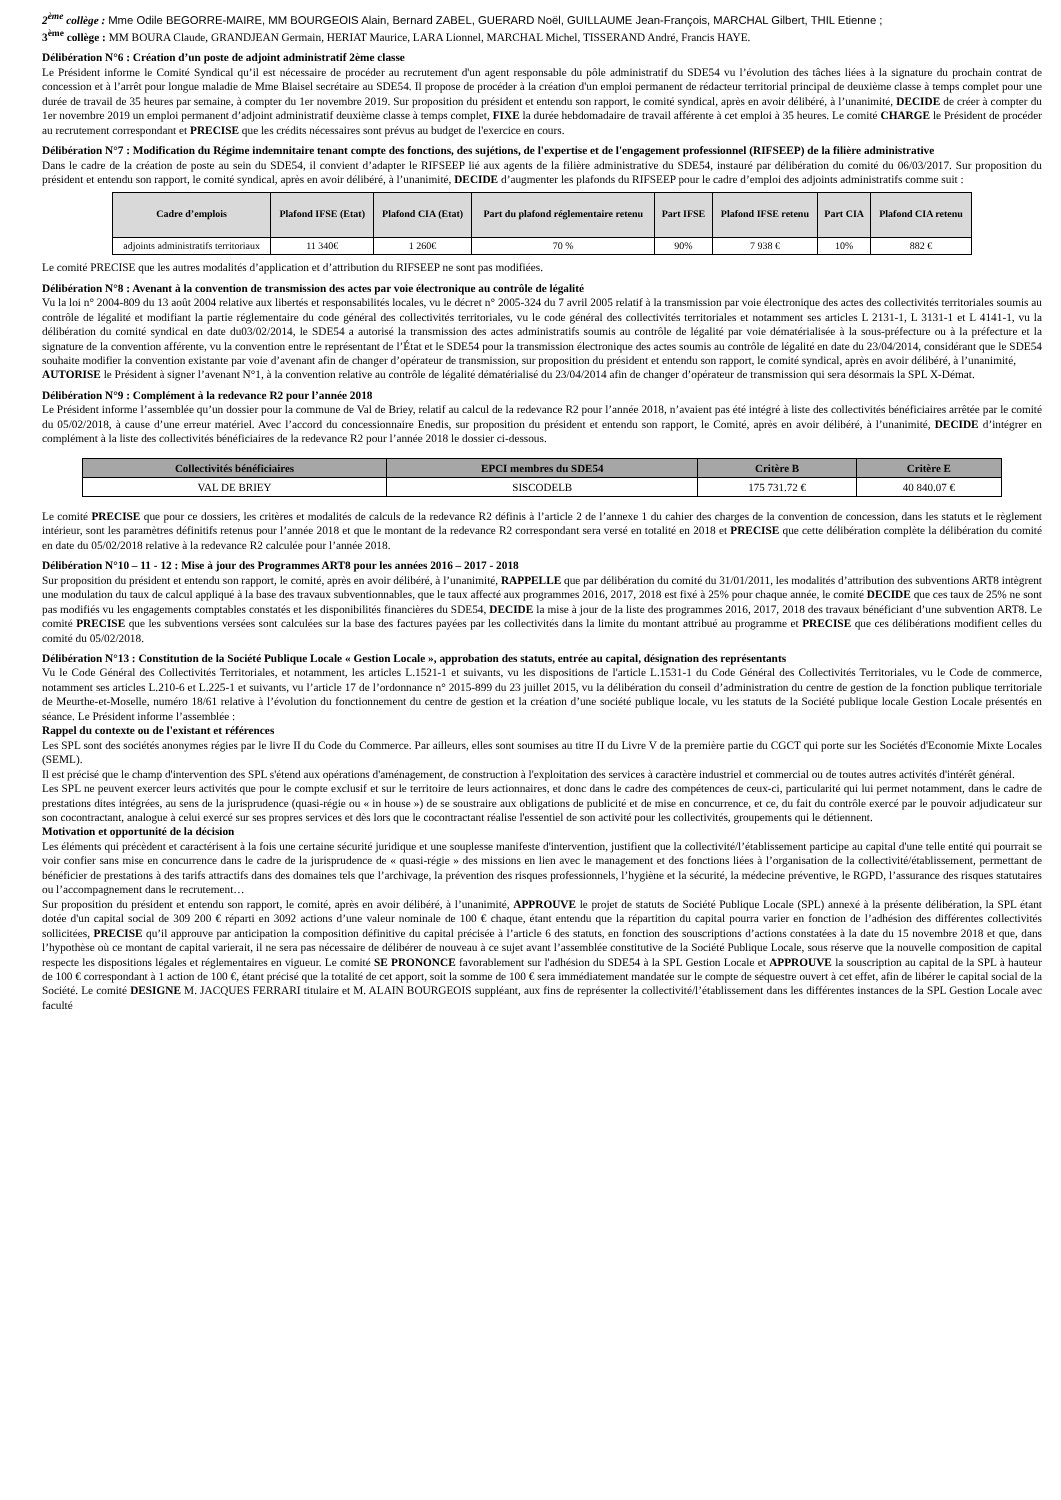2<sup>ème</sup> collège : Mme Odile BEGORRE-MAIRE, MM BOURGEOIS Alain, Bernard ZABEL, GUERARD Noël, GUILLAUME Jean-François, MARCHAL Gilbert, THIL Etienne ;
3<sup>ème</sup> collège : MM BOURA Claude, GRANDJEAN Germain, HERIAT Maurice, LARA Lionnel, MARCHAL Michel, TISSERAND André, Francis HAYE.
Délibération N°6 : Création d’un poste de adjoint administratif 2ème classe
Le Président informe le Comité Syndical qu’il est nécessaire de procéder au recrutement d'un agent responsable du pôle administratif du SDE54 vu l’évolution des tâches liées à la signature du prochain contrat de concession et à l’arrêt pour longue maladie de Mme Blaisel secrétaire au SDE54. Il propose de procéder à la création d'un emploi permanent de rédacteur territorial principal de deuxième classe à temps complet pour une durée de travail de 35 heures par semaine, à compter du 1er novembre 2019. Sur proposition du président et entendu son rapport, le comité syndical, après en avoir délibéré, à l’unanimité, DECIDE de créer à compter du 1er novembre 2019 un emploi permanent d’adjoint administratif deuxième classe à temps complet, FIXE la durée hebdomadaire de travail afférente à cet emploi à 35 heures. Le comité CHARGE le Président de procéder au recrutement correspondant et PRECISE que les crédits nécessaires sont prévus au budget de l'exercice en cours.
Délibération N°7 : Modification du Régime indemnitaire tenant compte des fonctions, des sujétions, de l'expertise et de l'engagement professionnel (RIFSEEP) de la filière administrative
Dans le cadre de la création de poste au sein du SDE54, il convient d’adapter le RIFSEEP lié aux agents de la filière administrative du SDE54, instauré par délibération du comité du 06/03/2017. Sur proposition du président et entendu son rapport, le comité syndical, après en avoir délibéré, à l’unanimité, DECIDE d’augmenter les plafonds du RIFSEEP pour le cadre d’emploi des adjoints administratifs comme suit :
| Cadre d’emplois | Plafond IFSE (Etat) | Plafond CIA (Etat) | Part du plafond réglementaire retenu | Part IFSE | Plafond IFSE retenu | Part CIA | Plafond CIA retenu |
| --- | --- | --- | --- | --- | --- | --- | --- |
| adjoints administratifs territoriaux | 11 340€ | 1 260€ | 70 % | 90% | 7 938 € | 10% | 882 € |
Le comité PRECISE que les autres modalités d’application et d’attribution du RIFSEEP ne sont pas modifiées.
Délibération N°8 : Avenant à la convention de transmission des actes par voie électronique au contrôle de légalité
Vu la loi n° 2004-809 du 13 août 2004 relative aux libertés et responsabilités locales, vu le décret n° 2005-324 du 7 avril 2005 relatif à la transmission par voie électronique des actes des collectivités territoriales soumis au contrôle de légalité et modifiant la partie réglementaire du code général des collectivités territoriales, vu le code général des collectivités territoriales et notamment ses articles L 2131-1, L 3131-1 et L 4141-1, vu la délibération du comité syndical en date du03/02/2014, le SDE54 a autorisé la transmission des actes administratifs soumis au contrôle de légalité par voie dématérialisée à la sous-préfecture ou à la préfecture et la signature de la convention afférente, vu la convention entre le représentant de l’État et le SDE54 pour la transmission électronique des actes soumis au contrôle de légalité en date du 23/04/2014, considérant que le SDE54 souhaite modifier la convention existante par voie d’avenant afin de changer d’opérateur de transmission, sur proposition du président et entendu son rapport, le comité syndical, après en avoir délibéré, à l’unanimité,
AUTORISE le Président à signer l’avenant N°1, à la convention relative au contrôle de légalité dématérialisé du 23/04/2014 afin de changer d’opérateur de transmission qui sera désormais la SPL X-Démat.
Délibération N°9 : Complément à la redevance R2 pour l’année 2018
Le Président informe l’assemblée qu’un dossier pour la commune de Val de Briey, relatif au calcul de la redevance R2 pour l’année 2018, n’avaient pas été intégré à liste des collectivités bénéficiaires arrêtée par le comité du 05/02/2018, à cause d’une erreur matériel. Avec l’accord du concessionnaire Enedis, sur proposition du président et entendu son rapport, le Comité, après en avoir délibéré, à l’unanimité, DECIDE d’intégrer en complément à la liste des collectivités bénéficiaires de la redevance R2 pour l’année 2018 le dossier ci-dessous.
| Collectivités bénéficiaires | EPCI membres du SDE54 | Critère B | Critère E |
| --- | --- | --- | --- |
| VAL DE BRIEY | SISCODELB | 175 731.72 € | 40 840.07 € |
Le comité PRECISE que pour ce dossiers, les critères et modalités de calculs de la redevance R2 définis à l’article 2 de l’annexe 1 du cahier des charges de la convention de concession, dans les statuts et le règlement intérieur, sont les paramètres définitifs retenus pour l’année 2018 et que le montant de la redevance R2 correspondant sera versé en totalité en 2018 et PRECISE que cette délibération complète la délibération du comité en date du 05/02/2018 relative à la redevance R2 calculée pour l’année 2018.
Délibération N°10 – 11 - 12 : Mise à jour des Programmes ART8 pour les années 2016 – 2017 - 2018
Sur proposition du président et entendu son rapport, le comité, après en avoir délibéré, à l’unanimité, RAPPELLE que par délibération du comité du 31/01/2011, les modalités d’attribution des subventions ART8 intègrent une modulation du taux de calcul appliqué à la base des travaux subventionnables, que le taux affecté aux programmes 2016, 2017, 2018 est fixé à 25% pour chaque année, le comité DECIDE que ces taux de 25% ne sont pas modifiés vu les engagements comptables constatés et les disponibilités financières du SDE54, DECIDE la mise à jour de la liste des programmes 2016, 2017, 2018 des travaux bénéficiant d’une subvention ART8. Le comité PRECISE que les subventions versées sont calculées sur la base des factures payées par les collectivités dans la limite du montant attribué au programme et PRECISE que ces délibérations modifient celles du comité du 05/02/2018.
Délibération N°13 : Constitution de la Société Publique Locale « Gestion Locale », approbation des statuts, entrée au capital, désignation des représentants
Vu le Code Général des Collectivités Territoriales, et notamment, les articles L.1521-1 et suivants, vu les dispositions de l'article L.1531-1 du Code Général des Collectivités Territoriales, vu le Code de commerce, notamment ses articles L.210-6 et L.225-1 et suivants, vu l’article 17 de l’ordonnance n° 2015-899 du 23 juillet 2015, vu la délibération du conseil d’administration du centre de gestion de la fonction publique territoriale de Meurthe-et-Moselle, numéro 18/61 relative à l’évolution du fonctionnement du centre de gestion et la création d’une société publique locale, vu les statuts de la Société publique locale Gestion Locale présentés en séance. Le Président informe l’assemblée :
Rappel du contexte ou de l'existant et références
Les SPL sont des sociétés anonymes régies par le livre II du Code du Commerce. Par ailleurs, elles sont soumises au titre II du Livre V de la première partie du CGCT qui porte sur les Sociétés d'Economie Mixte Locales (SEML).
Il est précisé que le champ d'intervention des SPL s'étend aux opérations d'aménagement, de construction à l'exploitation des services à caractère industriel et commercial ou de toutes autres activités d'intérêt général.
Les SPL ne peuvent exercer leurs activités que pour le compte exclusif et sur le territoire de leurs actionnaires, et donc dans le cadre des compétences de ceux-ci, particularité qui lui permet notamment, dans le cadre de prestations dites intégrées, au sens de la jurisprudence (quasi-régie ou « in house ») de se soustraire aux obligations de publicité et de mise en concurrence, et ce, du fait du contrôle exercé par le pouvoir adjudicateur sur son cocontractant, analogue à celui exercé sur ses propres services et dès lors que le cocontractant réalise l'essentiel de son activité pour les collectivités, groupements qui le détiennent.
Motivation et opportunité de la décision
Les éléments qui précèdent et caractérisent à la fois une certaine sécurité juridique et une souplesse manifeste d'intervention, justifient que la collectivité/l’établissement participe au capital d'une telle entité qui pourrait se voir confier sans mise en concurrence dans le cadre de la jurisprudence de « quasi-régie » des missions en lien avec le management et des fonctions liées à l’organisation de la collectivité/établissement, permettant de bénéficier de prestations à des tarifs attractifs dans des domaines tels que l’archivage, la prévention des risques professionnels, l’hygiène et la sécurité, la médecine préventive, le RGPD, l’assurance des risques statutaires ou l’accompagnement dans le recrutement…
Sur proposition du président et entendu son rapport, le comité, après en avoir délibéré, à l’unanimité, APPROUVE le projet de statuts de Société Publique Locale (SPL) annexé à la présente délibération, la SPL étant dotée d'un capital social de 309 200 € réparti en 3092 actions d’une valeur nominale de 100 € chaque, étant entendu que la répartition du capital pourra varier en fonction de l’adhésion des différentes collectivités sollicitées, PRECISE qu’il approuve par anticipation la composition définitive du capital précisée à l’article 6 des statuts, en fonction des souscriptions d’actions constatées à la date du 15 novembre 2018 et que, dans l’hypothèse où ce montant de capital varierait, il ne sera pas nécessaire de délibérer de nouveau à ce sujet avant l’assemblée constitutive de la Société Publique Locale, sous réserve que la nouvelle composition de capital respecte les dispositions légales et réglementaires en vigueur. Le comité SE PRONONCE favorablement sur l'adhésion du SDE54 à la SPL Gestion Locale et APPROUVE la souscription au capital de la SPL à hauteur de 100 € correspondant à 1 action de 100 €, étant précisé que la totalité de cet apport, soit la somme de 100 € sera immédiatement mandatée sur le compte de séquestre ouvert à cet effet, afin de libérer le capital social de la Société. Le comité DESIGNE M. JACQUES FERRARI titulaire et M. ALAIN BOURGEOIS suppléant, aux fins de représenter la collectivité/l’établissement dans les différentes instances de la SPL Gestion Locale avec faculté